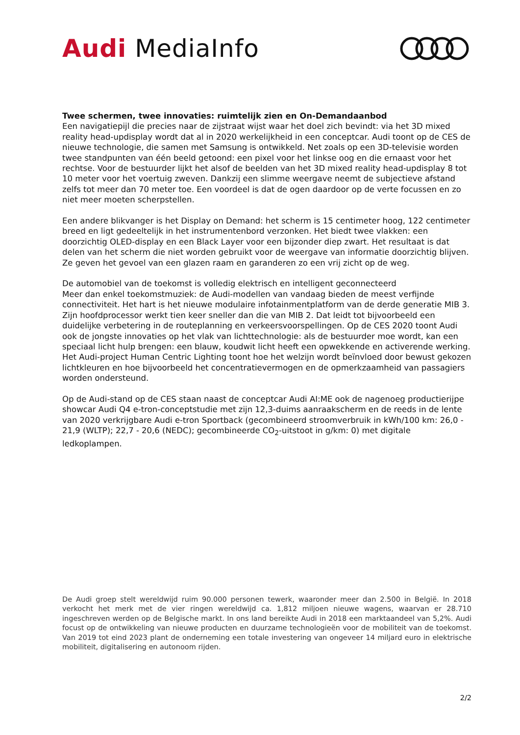Audi MediaInfo
Twee schermen, twee innovaties: ruimtelijk zien en On-Demandaanbod
Een navigatiepijl die precies naar de zijstraat wijst waar het doel zich bevindt: via het 3D mixed reality head-updisplay wordt dat al in 2020 werkelijkheid in een conceptcar. Audi toont op de CES de nieuwe technologie, die samen met Samsung is ontwikkeld. Net zoals op een 3D-televisie worden twee standpunten van één beeld getoond: een pixel voor het linkse oog en die ernaast voor het rechtse. Voor de bestuurder lijkt het alsof de beelden van het 3D mixed reality head-updisplay 8 tot 10 meter voor het voertuig zweven. Dankzij een slimme weergave neemt de subjectieve afstand zelfs tot meer dan 70 meter toe. Een voordeel is dat de ogen daardoor op de verte focussen en zo niet meer moeten scherpstellen.
Een andere blikvanger is het Display on Demand: het scherm is 15 centimeter hoog, 122 centimeter breed en ligt gedeeltelijk in het instrumentenbord verzonken. Het biedt twee vlakken: een doorzichtig OLED-display en een Black Layer voor een bijzonder diep zwart. Het resultaat is dat delen van het scherm die niet worden gebruikt voor de weergave van informatie doorzichtig blijven. Ze geven het gevoel van een glazen raam en garanderen zo een vrij zicht op de weg.
De automobiel van de toekomst is volledig elektrisch en intelligent geconnecteerd
Meer dan enkel toekomstmuziek: de Audi-modellen van vandaag bieden de meest verfijnde connectiviteit. Het hart is het nieuwe modulaire infotainmentplatform van de derde generatie MIB 3. Zijn hoofdprocessor werkt tien keer sneller dan die van MIB 2. Dat leidt tot bijvoorbeeld een duidelijke verbetering in de routeplanning en verkeersvoorspellingen. Op de CES 2020 toont Audi ook de jongste innovaties op het vlak van lichttechnologie: als de bestuurder moe wordt, kan een speciaal licht hulp brengen: een blauw, koudwit licht heeft een opwekkende en activerende werking. Het Audi-project Human Centric Lighting toont hoe het welzijn wordt beïnvloed door bewust gekozen lichtkleuren en hoe bijvoorbeeld het concentratievermogen en de opmerkzaamheid van passagiers worden ondersteund.
Op de Audi-stand op de CES staan naast de conceptcar Audi AI:ME ook de nagenoeg productierijpe showcar Audi Q4 e-tron-conceptstudie met zijn 12,3-duims aanraakscherm en de reeds in de lente van 2020 verkrijgbare Audi e-tron Sportback (gecombineerd stroomverbruik in kWh/100 km: 26,0 - 21,9 (WLTP); 22,7 - 20,6 (NEDC); gecombineerde CO<sub>2</sub>-uitstoot in g/km: 0) met digitale ledkoplampen.
De Audi groep stelt wereldwijd ruim 90.000 personen tewerk, waaronder meer dan 2.500 in België. In 2018 verkocht het merk met de vier ringen wereldwijd ca. 1,812 miljoen nieuwe wagens, waarvan er 28.710 ingeschreven werden op de Belgische markt. In ons land bereikte Audi in 2018 een marktaandeel van 5,2%. Audi focust op de ontwikkeling van nieuwe producten en duurzame technologieën voor de mobiliteit van de toekomst. Van 2019 tot eind 2023 plant de onderneming een totale investering van ongeveer 14 miljard euro in elektrische mobiliteit, digitalisering en autonoom rijden.
2/2